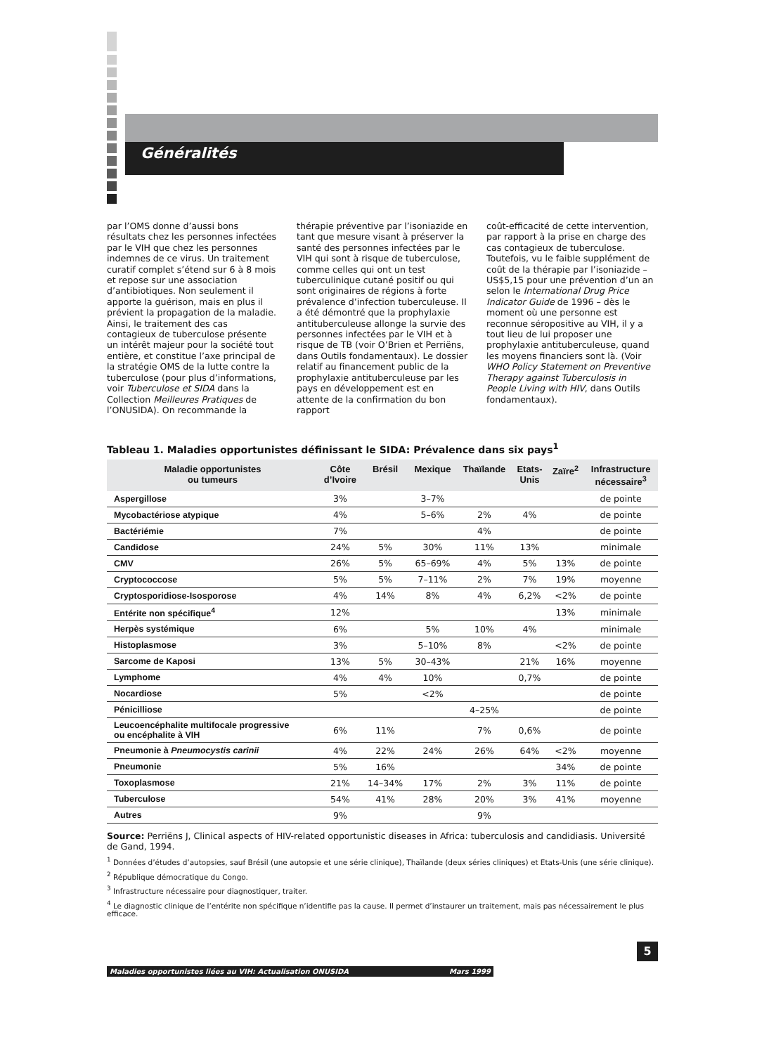Généralités
par l’OMS donne d’aussi bons résultats chez les personnes infectées par le VIH que chez les personnes indemnes de ce virus. Un traitement curatif complet s’étend sur 6 à 8 mois et repose sur une association d’antibiotiques. Non seulement il apporte la guérison, mais en plus il prévient la propagation de la maladie. Ainsi, le traitement des cas contagieux de tuberculose présente un intérêt majeur pour la société tout entière, et constitue l’axe principal de la stratégie OMS de la lutte contre la tuberculose (pour plus d’informations, voir Tuberculose et SIDA dans la Collection Meilleures Pratiques de l’ONUSIDA). On recommande la
thérapie préventive par l’isoniazide en tant que mesure visant à préserver la santé des personnes infectées par le VIH qui sont à risque de tuberculose, comme celles qui ont un test tuberculinique cutané positif ou qui sont originaires de régions à forte prévalence d’infection tuberculeuse. Il a été démontré que la prophylaxie antituberculeuse allonge la survie des personnes infectées par le VIH et à risque de TB (voir O’Brien et Perriëns, dans Outils fondamentaux). Le dossier relatif au financement public de la prophylaxie antituberculeuse par les pays en développement est en attente de la confirmation du bon rapport
coût-efficacité de cette intervention, par rapport à la prise en charge des cas contagieux de tuberculose. Toutefois, vu le faible supplément de coût de la thérapie par l’isoniazide – US$5,15 pour une prévention d’un an selon le International Drug Price Indicator Guide de 1996 – dès le moment où une personne est reconnue séropositive au VIH, il y a tout lieu de lui proposer une prophylaxie antituberculeuse, quand les moyens financiers sont là. (Voir WHO Policy Statement on Preventive Therapy against Tuberculosis in People Living with HIV, dans Outils fondamentaux).
Tableau 1. Maladies opportunistes définissant le SIDA: Prévalence dans six pays<sup>1</sup>
| Maladie opportunistes ou tumeurs | Côte d’Ivoire | Brésil | Mexique | Thaïlande | Etats- Unis | Zaïre<sup>2</sup> | Infrastructure nécessaire<sup>3</sup> |
| --- | --- | --- | --- | --- | --- | --- | --- |
| Aspergillose | 3% | | 3–7% | | | | de pointe |
| Mycobactériose atypique | 4% | | 5–6% | 2% | 4% | | de pointe |
| Bactériémie | 7% | | | 4% | | | de pointe |
| Candidose | 24% | 5% | 30% | 11% | 13% | | minimale |
| CMV | 26% | 5% | 65–69% | 4% | 5% | 13% | de pointe |
| Cryptococcose | 5% | 5% | 7–11% | 2% | 7% | 19% | moyenne |
| Cryptosporidiose-Isosporose | 4% | 14% | 8% | 4% | 6,2% | <2% | de pointe |
| Entérite non spécifique<sup>4</sup> | 12% | | | | | 13% | minimale |
| Herpès systémique | 6% | | 5% | 10% | 4% | | minimale |
| Histoplasmose | 3% | | 5–10% | 8% | | <2% | de pointe |
| Sarcome de Kaposi | 13% | 5% | 30–43% | | 21% | 16% | moyenne |
| Lymphome | 4% | 4% | 10% | | 0,7% | | de pointe |
| Nocardiose | 5% | | <2% | | | | de pointe |
| Pénicilliose | | | | 4–25% | | | de pointe |
| Leucoencéphalite multifocale progressive ou encéphalite à VIH | 6% | 11% | | 7% | 0,6% | | de pointe |
| Pneumonie à Pneumocystis carinii | 4% | 22% | 24% | 26% | 64% | <2% | moyenne |
| Pneumonie | 5% | 16% | | | | 34% | de pointe |
| Toxoplasmose | 21% | 14–34% | 17% | 2% | 3% | 11% | de pointe |
| Tuberculose | 54% | 41% | 28% | 20% | 3% | 41% | moyenne |
| Autres | 9% | | | 9% | | | |
Source: Perriëns J, Clinical aspects of HIV-related opportunistic diseases in Africa: tuberculosis and candidiasis. Université de Gand, 1994.
<sup>1</sup> Données d’études d’autopsies, sauf Brésil (une autopsie et une série clinique), Thaïlande (deux séries cliniques) et Etats-Unis (une série clinique).
<sup>2</sup> République démocratique du Congo.
<sup>3</sup> Infrastructure nécessaire pour diagnostiquer, traiter.
<sup>4</sup> Le diagnostic clinique de l’entérite non spécifique n’identifie pas la cause. Il permet d’instaurer un traitement, mais pas nécessairement le plus efficace.
5
Maladies opportunistes liées au VIH: Actualisation ONUSIDA Mars 1999